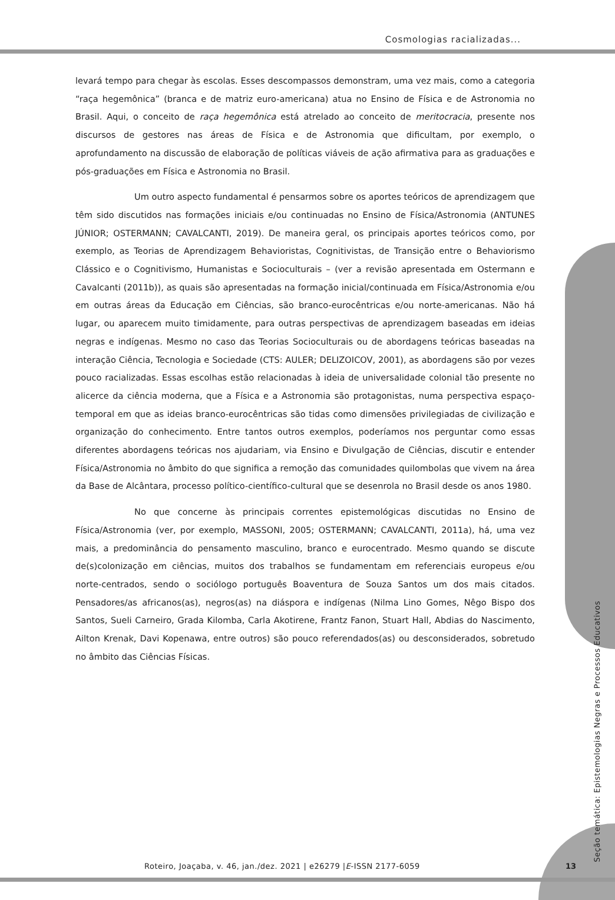Cosmologias racializadas...
levará tempo para chegar às escolas. Esses descompassos demonstram, uma vez mais, como a categoria “raça hegemônica” (branca e de matriz euro-americana) atua no Ensino de Física e de Astronomia no Brasil. Aqui, o conceito de raça hegemônica está atrelado ao conceito de meritocracia, presente nos discursos de gestores nas áreas de Física e de Astronomia que dificultam, por exemplo, o aprofundamento na discussão de elaboração de políticas viáveis de ação afirmativa para as graduações e pós-graduações em Física e Astronomia no Brasil.
Um outro aspecto fundamental é pensarmos sobre os aportes teóricos de aprendizagem que têm sido discutidos nas formações iniciais e/ou continuadas no Ensino de Física/Astronomia (ANTUNES JÚNIOR; OSTERMANN; CAVALCANTI, 2019). De maneira geral, os principais aportes teóricos como, por exemplo, as Teorias de Aprendizagem Behavioristas, Cognitivistas, de Transição entre o Behaviorismo Clássico e o Cognitivismo, Humanistas e Socioculturais – (ver a revisão apresentada em Ostermann e Cavalcanti (2011b)), as quais são apresentadas na formação inicial/continuada em Física/Astronomia e/ou em outras áreas da Educação em Ciências, são branco-eurocêntricas e/ou norte-americanas. Não há lugar, ou aparecem muito timidamente, para outras perspectivas de aprendizagem baseadas em ideias negras e indígenas. Mesmo no caso das Teorias Socioculturais ou de abordagens teóricas baseadas na interação Ciência, Tecnologia e Sociedade (CTS: AULER; DELIZOICOV, 2001), as abordagens são por vezes pouco racializadas. Essas escolhas estão relacionadas à ideia de universalidade colonial tão presente no alicerce da ciência moderna, que a Física e a Astronomia são protagonistas, numa perspectiva espaço-temporal em que as ideias branco-eurocêntricas são tidas como dimensões privilegiadas de civilização e organização do conhecimento. Entre tantos outros exemplos, poderíamos nos perguntar como essas diferentes abordagens teóricas nos ajudariam, via Ensino e Divulgação de Ciências, discutir e entender Física/Astronomia no âmbito do que significa a remoção das comunidades quilombolas que vivem na área da Base de Alcântara, processo político-científico-cultural que se desenrola no Brasil desde os anos 1980.
No que concerne às principais correntes epistemológicas discutidas no Ensino de Física/Astronomia (ver, por exemplo, MASSONI, 2005; OSTERMANN; CAVALCANTI, 2011a), há, uma vez mais, a predominância do pensamento masculino, branco e eurocentrado. Mesmo quando se discute de(s)colonização em ciências, muitos dos trabalhos se fundamentam em referenciais europeus e/ou norte-centrados, sendo o sociólogo português Boaventura de Souza Santos um dos mais citados. Pensadores/as africanos(as), negros(as) na diáspora e indígenas (Nilma Lino Gomes, Nêgo Bispo dos Santos, Sueli Carneiro, Grada Kilomba, Carla Akotirene, Frantz Fanon, Stuart Hall, Abdias do Nascimento, Ailton Krenak, Davi Kopenawa, entre outros) são pouco referendados(as) ou desconsiderados, sobretudo no âmbito das Ciências Físicas.
Seção temática: Epistemologias Negras e Processos Educativos
Roteiro, Joaçaba, v. 46, jan./dez. 2021 | e26279 |E-ISSN 2177-6059
13